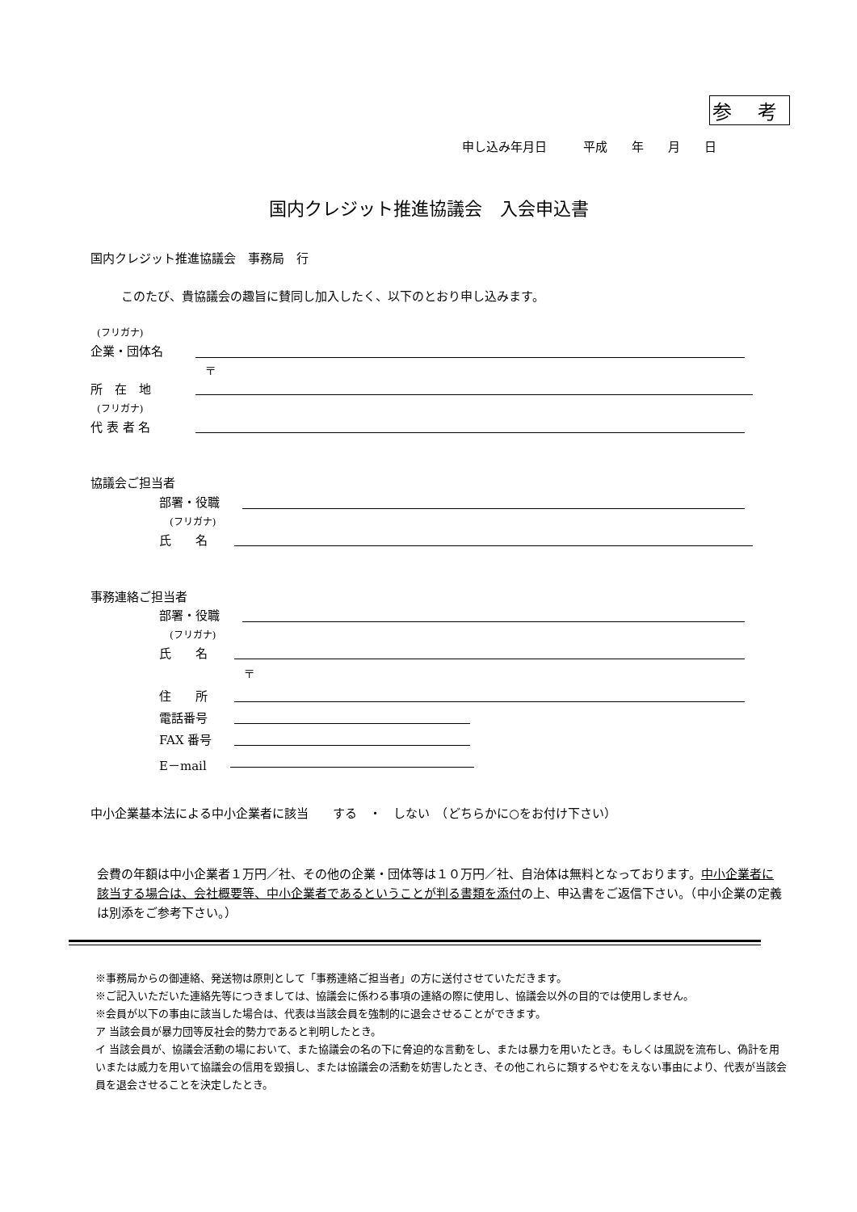参 考
申し込み年月日　　　平成　　年　　月　　日
国内クレジット推進協議会　入会申込書
国内クレジット推進協議会　事務局　行
このたび、貴協議会の趣旨に賛同し加入したく、以下のとおり申し込みます。
(フリガナ)
企業・団体名
〒
所　在　地
(フリガナ)
代 表 者 名
協議会ご担当者
部署・役職
(フリガナ)
氏　　名
事務連絡ご担当者
部署・役職
(フリガナ)
氏　　名
〒
住　　所
電話番号
FAX 番号
E－mail
中小企業基本法による中小企業者に該当　　する　・　しない　（どちらかに○をお付け下さい）
会費の年額は中小企業者１万円／社、その他の企業・団体等は１０万円／社、自治体は無料となっております。中小企業者に該当する場合は、会社概要等、中小企業者であるということが判る書類を添付の上、申込書をご返信下さい。（中小企業の定義は別添をご参考下さい。）
※事務局からの御連絡、発送物は原則として「事務連絡ご担当者」の方に送付させていただきます。
※ご記入いただいた連絡先等につきましては、協議会に係わる事項の連絡の際に使用し、協議会以外の目的では使用しません。
※会員が以下の事由に該当した場合は、代表は当該会員を強制的に退会させることができます。
ア 当該会員が暴力団等反社会的勢力であると判明したとき。
イ 当該会員が、協議会活動の場において、また協議会の名の下に脅迫的な言動をし、または暴力を用いたとき。もしくは風説を流布し、偽計を用いまたは威力を用いて協議会の信用を毀損し、または協議会の活動を妨害したとき、その他これらに類するやむをえない事由により、代表が当該会員を退会させることを決定したとき。